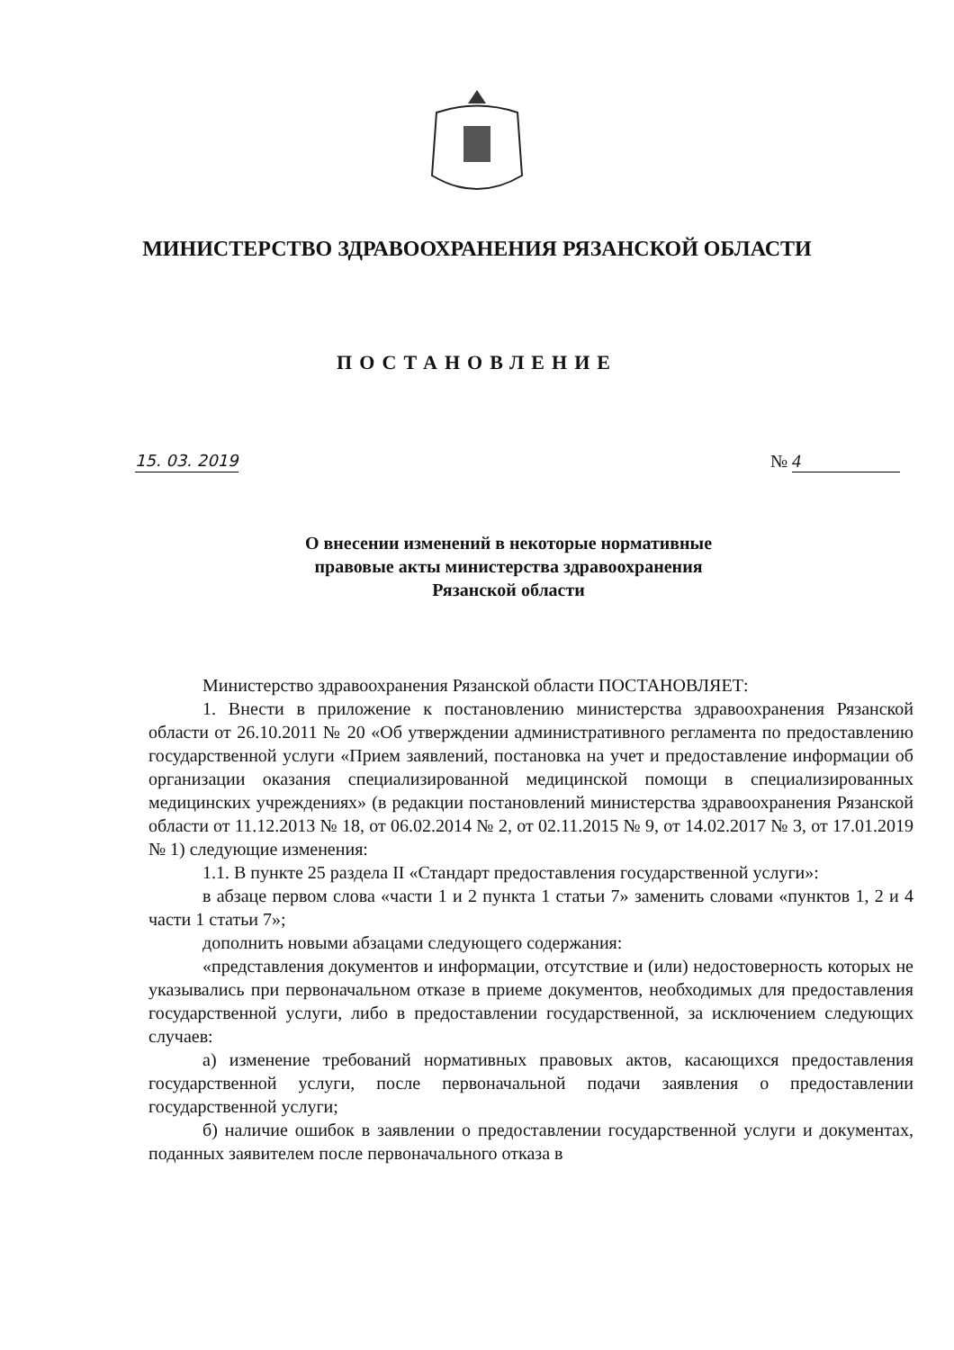МИНИСТЕРСТВО ЗДРАВООХРАНЕНИЯ РЯЗАНСКОЙ ОБЛАСТИ
ПОСТАНОВЛЕНИЕ
15. 03. 2019 № 4
О внесении изменений в некоторые нормативные
правовые акты министерства здравоохранения
Рязанской области
Министерство здравоохранения Рязанской области ПОСТАНОВЛЯЕТ:
1. Внести в приложение к постановлению министерства здравоохранения Рязанской области от 26.10.2011 № 20 «Об утверждении административного регламента по предоставлению государственной услуги «Прием заявлений, постановка на учет и предоставление информации об организации оказания специализированной медицинской помощи в специализированных медицинских учреждениях» (в редакции постановлений министерства здравоохранения Рязанской области от 11.12.2013 № 18, от 06.02.2014 № 2, от 02.11.2015 № 9, от 14.02.2017 № 3, от 17.01.2019 № 1) следующие изменения:
1.1. В пункте 25 раздела II «Стандарт предоставления государственной услуги»:
в абзаце первом слова «части 1 и 2 пункта 1 статьи 7» заменить словами «пунктов 1, 2 и 4 части 1 статьи 7»;
дополнить новыми абзацами следующего содержания:
«представления документов и информации, отсутствие и (или) недостоверность которых не указывались при первоначальном отказе в приеме документов, необходимых для предоставления государственной услуги, либо в предоставлении государственной, за исключением следующих случаев:
а) изменение требований нормативных правовых актов, касающихся предоставления государственной услуги, после первоначальной подачи заявления о предоставлении государственной услуги;
б) наличие ошибок в заявлении о предоставлении государственной услуги и документах, поданных заявителем после первоначального отказа в